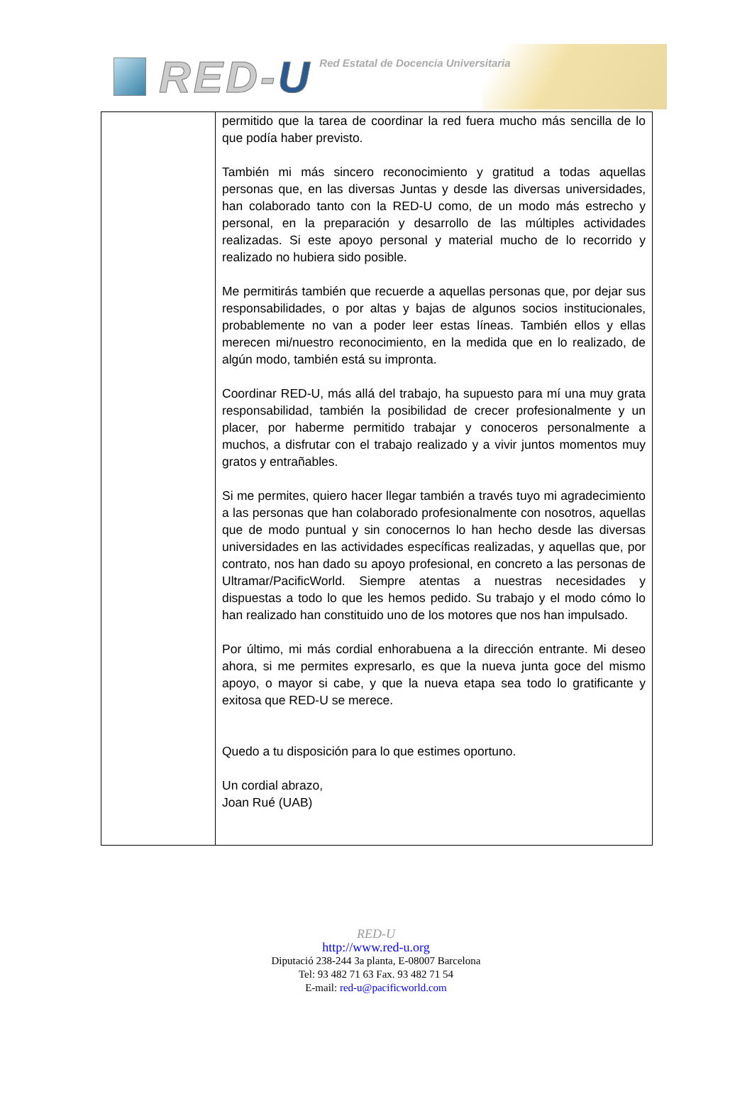RED-U
Red Estatal de Docencia Universitaria
permitido que la tarea de coordinar la red fuera mucho más sencilla de lo que podía haber previsto.
También mi más sincero reconocimiento y gratitud a todas aquellas personas que, en las diversas Juntas y desde las diversas universidades, han colaborado tanto con la RED-U como, de un modo más estrecho y personal, en la preparación y desarrollo de las múltiples actividades realizadas. Si este apoyo personal y material mucho de lo recorrido y realizado no hubiera sido posible.
Me permitirás también que recuerde a aquellas personas que, por dejar sus responsabilidades, o por altas y bajas de algunos socios institucionales, probablemente no van a poder leer estas líneas. También ellos y ellas merecen mi/nuestro reconocimiento, en la medida que en lo realizado, de algún modo, también está su impronta.
Coordinar RED-U, más allá del trabajo, ha supuesto para mí una muy grata responsabilidad, también la posibilidad de crecer profesionalmente y un placer, por haberme permitido trabajar y conoceros personalmente a muchos, a disfrutar con el trabajo realizado y a vivir juntos momentos muy gratos y entrañables.
Si me permites, quiero hacer llegar también a través tuyo mi agradecimiento a las personas que han colaborado profesionalmente con nosotros, aquellas que de modo puntual y sin conocernos lo han hecho desde las diversas universidades en las actividades específicas realizadas, y aquellas que, por contrato, nos han dado su apoyo profesional, en concreto a las personas de Ultramar/PacificWorld. Siempre atentas a nuestras necesidades y dispuestas a todo lo que les hemos pedido. Su trabajo y el modo cómo lo han realizado han constituido uno de los motores que nos han impulsado.
Por último, mi más cordial enhorabuena a la dirección entrante. Mi deseo ahora, si me permites expresarlo, es que la nueva junta goce del mismo apoyo, o mayor si cabe, y que la nueva etapa sea todo lo gratificante y exitosa que RED-U se merece.
Quedo a tu disposición para lo que estimes oportuno.
Un cordial abrazo,
Joan Rué (UAB)
RED-U
http://www.red-u.org
Diputació 238-244 3a planta, E-08007 Barcelona
Tel: 93 482 71 63 Fax. 93 482 71 54
E-mail: red-u@pacificworld.com